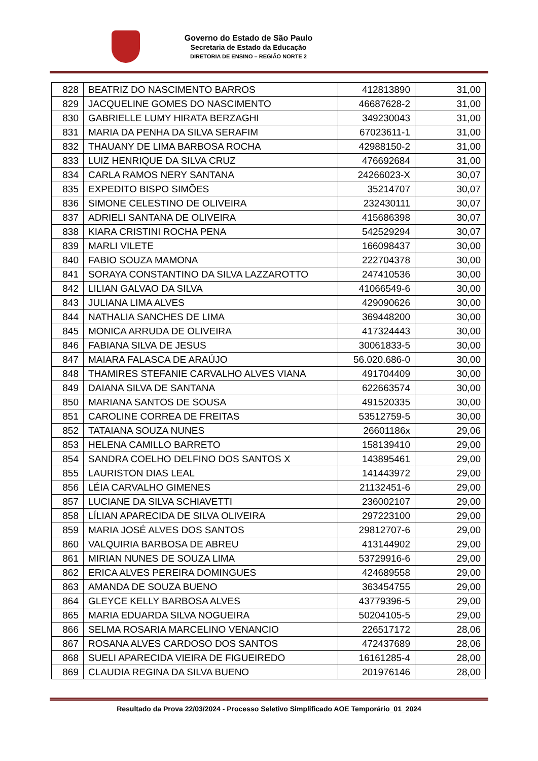Governo do Estado de São Paulo
Secretaria de Estado da Educação
DIRETORIA DE ENSINO – REGIÃO NORTE 2
| 828 | BEATRIZ DO NASCIMENTO BARROS | 412813890 | 31,00 |
| 829 | JACQUELINE GOMES DO NASCIMENTO | 46687628-2 | 31,00 |
| 830 | GABRIELLE LUMY HIRATA BERZAGHI | 349230043 | 31,00 |
| 831 | MARIA DA PENHA DA SILVA SERAFIM | 67023611-1 | 31,00 |
| 832 | THAUANY DE LIMA BARBOSA ROCHA | 42988150-2 | 31,00 |
| 833 | LUIZ HENRIQUE DA SILVA CRUZ | 476692684 | 31,00 |
| 834 | CARLA RAMOS NERY SANTANA | 24266023-X | 30,07 |
| 835 | EXPEDITO BISPO SIMÕES | 35214707 | 30,07 |
| 836 | SIMONE CELESTINO DE OLIVEIRA | 232430111 | 30,07 |
| 837 | ADRIELI SANTANA DE OLIVEIRA | 415686398 | 30,07 |
| 838 | KIARA CRISTINI ROCHA PENA | 542529294 | 30,07 |
| 839 | MARLI VILETE | 166098437 | 30,00 |
| 840 | FABIO SOUZA MAMONA | 222704378 | 30,00 |
| 841 | SORAYA CONSTANTINO DA SILVA LAZZAROTTO | 247410536 | 30,00 |
| 842 | LILIAN GALVAO DA SILVA | 41066549-6 | 30,00 |
| 843 | JULIANA LIMA ALVES | 429090626 | 30,00 |
| 844 | NATHALIA SANCHES DE LIMA | 369448200 | 30,00 |
| 845 | MONICA ARRUDA DE OLIVEIRA | 417324443 | 30,00 |
| 846 | FABIANA SILVA DE JESUS | 30061833-5 | 30,00 |
| 847 | MAIARA FALASCA DE ARAÚJO | 56.020.686-0 | 30,00 |
| 848 | THAMIRES STEFANIE CARVALHO ALVES VIANA | 491704409 | 30,00 |
| 849 | DAIANA SILVA DE SANTANA | 622663574 | 30,00 |
| 850 | MARIANA SANTOS DE SOUSA | 491520335 | 30,00 |
| 851 | CAROLINE CORREA DE FREITAS | 53512759-5 | 30,00 |
| 852 | TATAIANA SOUZA NUNES | 26601186x | 29,06 |
| 853 | HELENA CAMILLO BARRETO | 158139410 | 29,00 |
| 854 | SANDRA COELHO DELFINO DOS SANTOS X | 143895461 | 29,00 |
| 855 | LAURISTON DIAS LEAL | 141443972 | 29,00 |
| 856 | LÉIA CARVALHO GIMENES | 21132451-6 | 29,00 |
| 857 | LUCIANE DA SILVA SCHIAVETTI | 236002107 | 29,00 |
| 858 | LÍLIAN APARECIDA DE SILVA OLIVEIRA | 297223100 | 29,00 |
| 859 | MARIA JOSÉ ALVES DOS SANTOS | 29812707-6 | 29,00 |
| 860 | VALQUIRIA BARBOSA DE ABREU | 413144902 | 29,00 |
| 861 | MIRIAN NUNES DE SOUZA LIMA | 53729916-6 | 29,00 |
| 862 | ERICA ALVES PEREIRA DOMINGUES | 424689558 | 29,00 |
| 863 | AMANDA DE SOUZA BUENO | 363454755 | 29,00 |
| 864 | GLEYCE KELLY BARBOSA ALVES | 43779396-5 | 29,00 |
| 865 | MARIA EDUARDA SILVA NOGUEIRA | 50204105-5 | 29,00 |
| 866 | SELMA ROSARIA MARCELINO VENANCIO | 226517172 | 28,06 |
| 867 | ROSANA ALVES CARDOSO DOS SANTOS | 472437689 | 28,06 |
| 868 | SUELI APARECIDA VIEIRA DE FIGUEIREDO | 16161285-4 | 28,00 |
| 869 | CLAUDIA REGINA DA SILVA BUENO | 201976146 | 28,00 |
Resultado da Prova 22/03/2024 - Processo Seletivo Simplificado AOE Temporário_01_2024